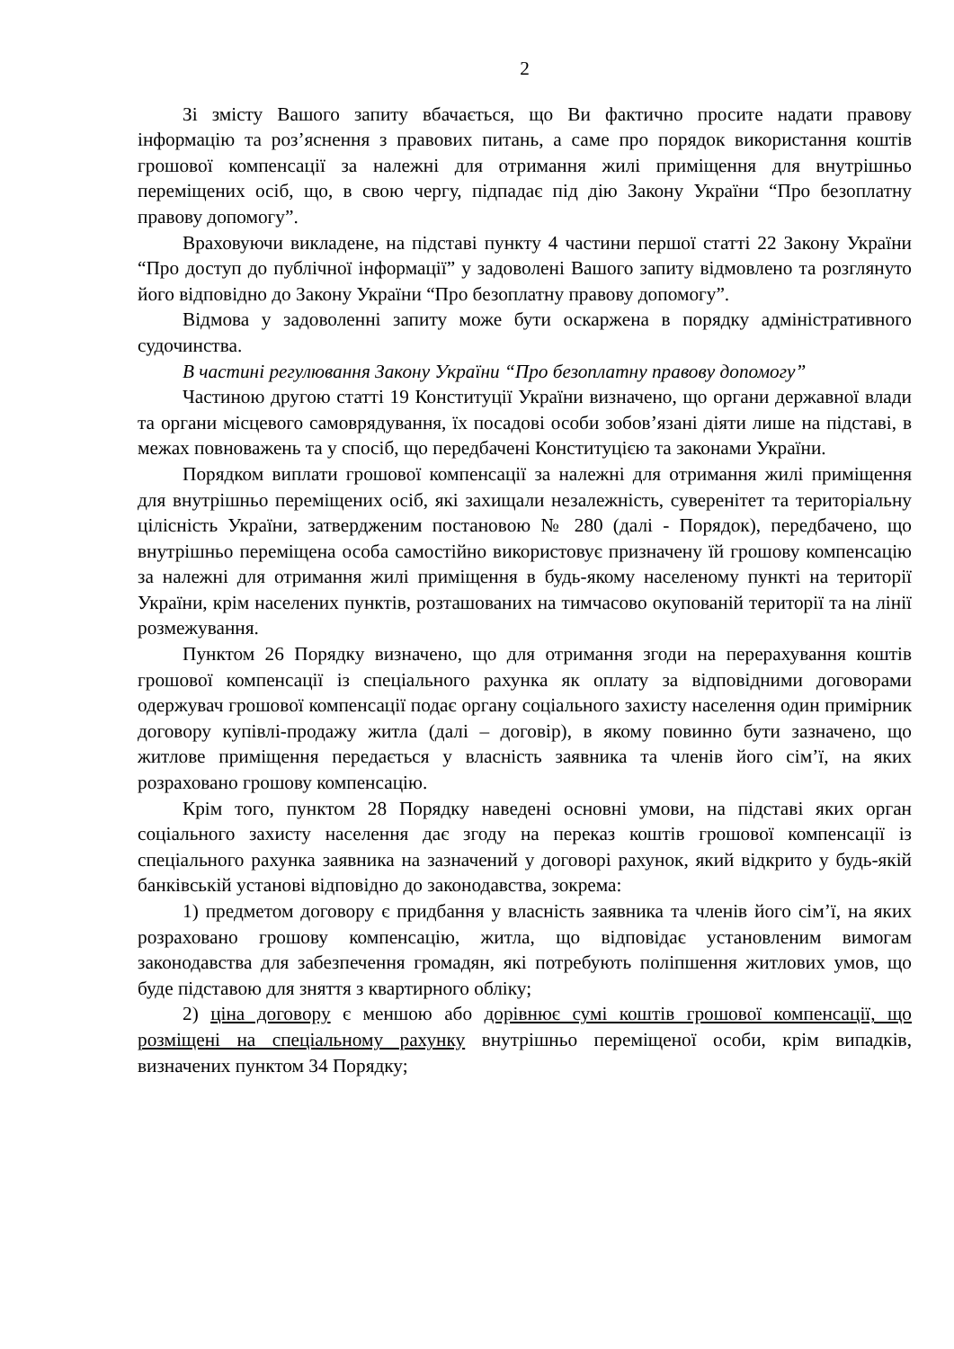2
Зі змісту Вашого запиту вбачається, що Ви фактично просите надати правову інформацію та роз’яснення з правових питань, а саме про порядок використання коштів грошової компенсації за належні для отримання жилі приміщення для внутрішньо переміщених осіб, що, в свою чергу, підпадає під дію Закону України “Про безоплатну правову допомогу”.
Враховуючи викладене, на підставі пункту 4 частини першої статті 22 Закону України “Про доступ до публічної інформації” у задоволені Вашого запиту відмовлено та розглянуто його відповідно до Закону України “Про безоплатну правову допомогу”.
Відмова у задоволенні запиту може бути оскаржена в порядку адміністративного судочинства.
В частині регулювання Закону України “Про безоплатну правову допомогу”
Частиною другою статті 19 Конституції України визначено, що органи державної влади та органи місцевого самоврядування, їх посадові особи зобов’язані діяти лише на підставі, в межах повноважень та у спосіб, що передбачені Конституцією та законами України.
Порядком виплати грошової компенсації за належні для отримання жилі приміщення для внутрішньо переміщених осіб, які захищали незалежність, суверенітет та територіальну цілісність України, затвердженим постановою № 280 (далі - Порядок), передбачено, що внутрішньо переміщена особа самостійно використовує призначену їй грошову компенсацію за належні для отримання жилі приміщення в будь-якому населеному пункті на території України, крім населених пунктів, розташованих на тимчасово окупованій території та на лінії розмежування.
Пунктом 26 Порядку визначено, що для отримання згоди на перерахування коштів грошової компенсації із спеціального рахунка як оплату за відповідними договорами одержувач грошової компенсації подає органу соціального захисту населення один примірник договору купівлі-продажу житла (далі – договір), в якому повинно бути зазначено, що житлове приміщення передається у власність заявника та членів його сім’ї, на яких розраховано грошову компенсацію.
Крім того, пунктом 28 Порядку наведені основні умови, на підставі яких орган соціального захисту населення дає згоду на переказ коштів грошової компенсації із спеціального рахунка заявника на зазначений у договорі рахунок, який відкрито у будь-якій банківській установі відповідно до законодавства, зокрема:
1) предметом договору є придбання у власність заявника та членів його сім’ї, на яких розраховано грошову компенсацію, житла, що відповідає установленим вимогам законодавства для забезпечення громадян, які потребують поліпшення житлових умов, що буде підставою для зняття з квартирного обліку;
2) ціна договору є меншою або дорівнює сумі коштів грошової компенсації, що розміщені на спеціальному рахунку внутрішньо переміщеної особи, крім випадків, визначених пунктом 34 Порядку;